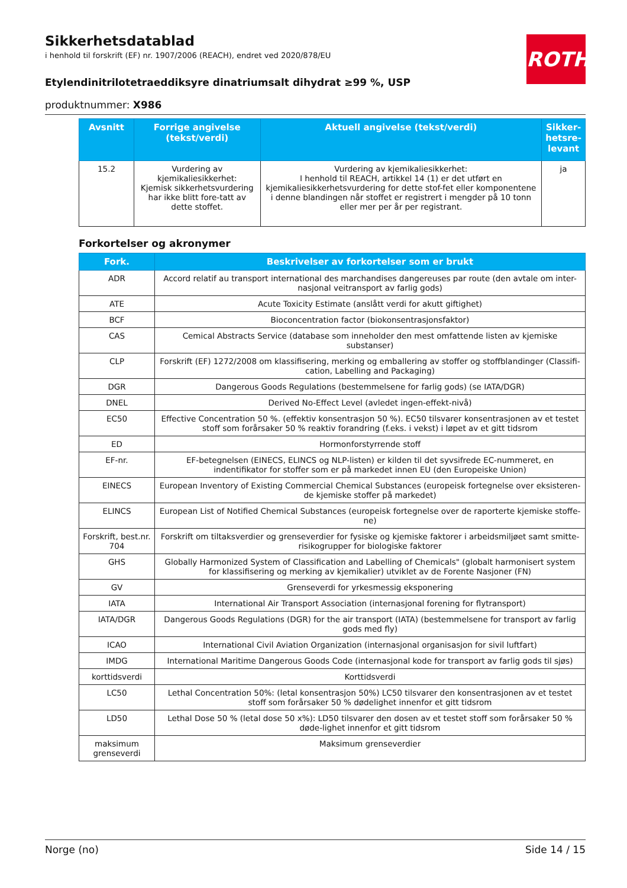ROTH
Sikkerhetsdatablad
i henhold til forskrift (EF) nr. 1907/2006 (REACH), endret ved 2020/878/EU
Etylendinitrilotetraeddiksyre dinatriumsalt dihydrat ≥99 %, USP
produktnummer: X986
| Avsnitt | Forrige angivelse (tekst/verdi) | Aktuell angivelse (tekst/verdi) | Sikker-hetsre-levant |
| --- | --- | --- | --- |
| 15.2 | Vurdering av kjemikaliesikkerhet: Kjemisk sikkerhetsvurdering har ikke blitt fore-tatt av dette stoffet. | Vurdering av kjemikaliesikkerhet: I henhold til REACH, artikkel 14 (1) er det utført en kjemikaliesikkerhetsvurdering for dette stof-fet eller komponentene i denne blandingen når stoffet er registrert i mengder på 10 tonn eller mer per år per registrant. | ja |
Forkortelser og akronymer
| Fork. | Beskrivelser av forkortelser som er brukt |
| --- | --- |
| ADR | Accord relatif au transport international des marchandises dangereuses par route (den avtale om inter-nasjonal veitransport av farlig gods) |
| ATE | Acute Toxicity Estimate (anslått verdi for akutt giftighet) |
| BCF | Bioconcentration factor (biokonsentrasjonsfaktor) |
| CAS | Cemical Abstracts Service (database som inneholder den mest omfattende listen av kjemiske substanser) |
| CLP | Forskrift (EF) 1272/2008 om klassifisering, merking og emballering av stoffer og stoffblandinger (Classifi-cation, Labelling and Packaging) |
| DGR | Dangerous Goods Regulations (bestemmelsene for farlig gods) (se IATA/DGR) |
| DNEL | Derived No-Effect Level (avledet ingen-effekt-nivå) |
| EC50 | Effective Concentration 50 %. (effektiv konsentrasjon 50 %). EC50 tilsvarer konsentrasjonen av et testet stoff som forårsaker 50 % reaktiv forandring (f.eks. i vekst) i løpet av et gitt tidsrom |
| ED | Hormonforstyrrende stoff |
| EF-nr. | EF-betegnelsen (EINECS, ELINCS og NLP-listen) er kilden til det syvsifrede EC-nummeret, en indentifikator for stoffer som er på markedet innen EU (den Europeiske Union) |
| EINECS | European Inventory of Existing Commercial Chemical Substances (europeisk fortegnelse over eksisteren-de kjemiske stoffer på markedet) |
| ELINCS | European List of Notified Chemical Substances (europeisk fortegnelse over de raporterte kjemiske stoffe-ne) |
| Forskrift, best.nr. 704 | Forskrift om tiltaksverdier og grenseverdier for fysiske og kjemiske faktorer i arbeidsmiljøet samt smitte-risikogrupper for biologiske faktorer |
| GHS | Globally Harmonized System of Classification and Labelling of Chemicals" (globalt harmonisert system for klassifisering og merking av kjemikalier) utviklet av de Forente Nasjoner (FN) |
| GV | Grenseverdi for yrkesmessig eksponering |
| IATA | International Air Transport Association (internasjonal forening for flytransport) |
| IATA/DGR | Dangerous Goods Regulations (DGR) for the air transport (IATA) (bestemmelsene for transport av farlig gods med fly) |
| ICAO | International Civil Aviation Organization (internasjonal organisasjon for sivil luftfart) |
| IMDG | International Maritime Dangerous Goods Code (internasjonal kode for transport av farlig gods til sjøs) |
| korttidsverdi | Korttidsverdi |
| LC50 | Lethal Concentration 50%: (letal konsentrasjon 50%) LC50 tilsvarer den konsentrasjonen av et testet stoff som forårsaker 50 % dødelighet innenfor et gitt tidsrom |
| LD50 | Lethal Dose 50 % (letal dose 50 x%): LD50 tilsvarer den dosen av et testet stoff som forårsaker 50 % døde-lighet innenfor et gitt tidsrom |
| maksimum grenseverdi | Maksimum grenseverdier |
Norge (no) Side 14 / 15